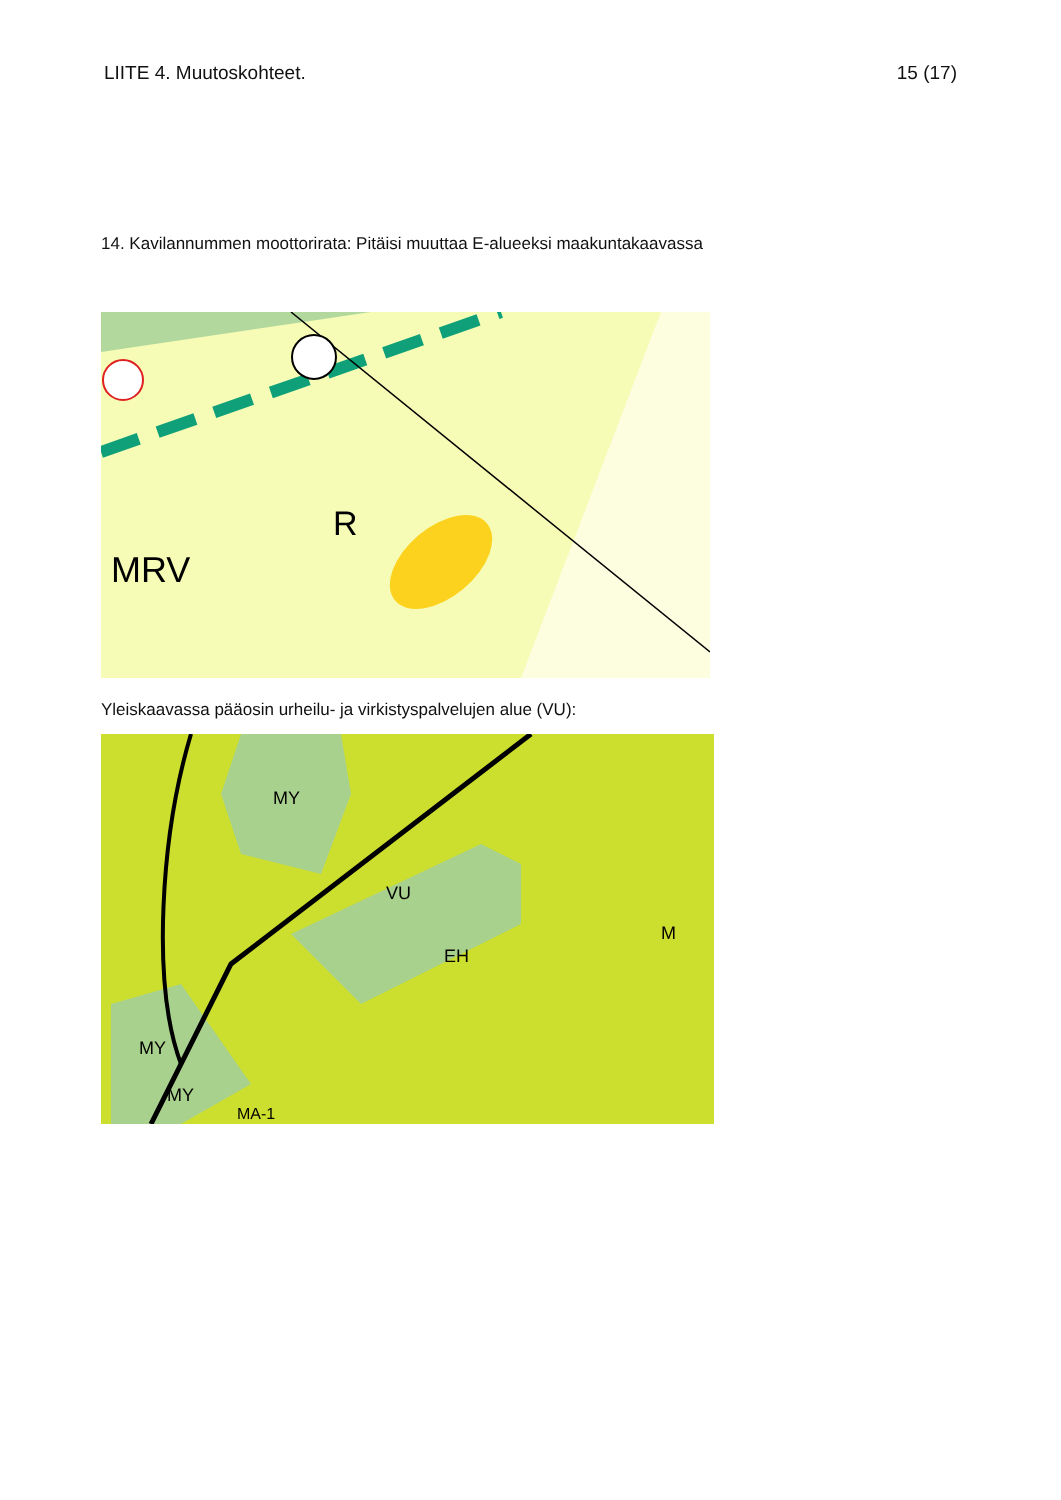LIITE 4. Muutoskohteet. 15 (17)
14. Kavilannummen moottorirata: Pitäisi muuttaa E-alueeksi maakuntakaavassa
MRV
R
Yleiskaavassa pääosin urheilu- ja virkistyspalvelujen alue (VU):
MY
VU
EH
M
MY
MY
MA-1